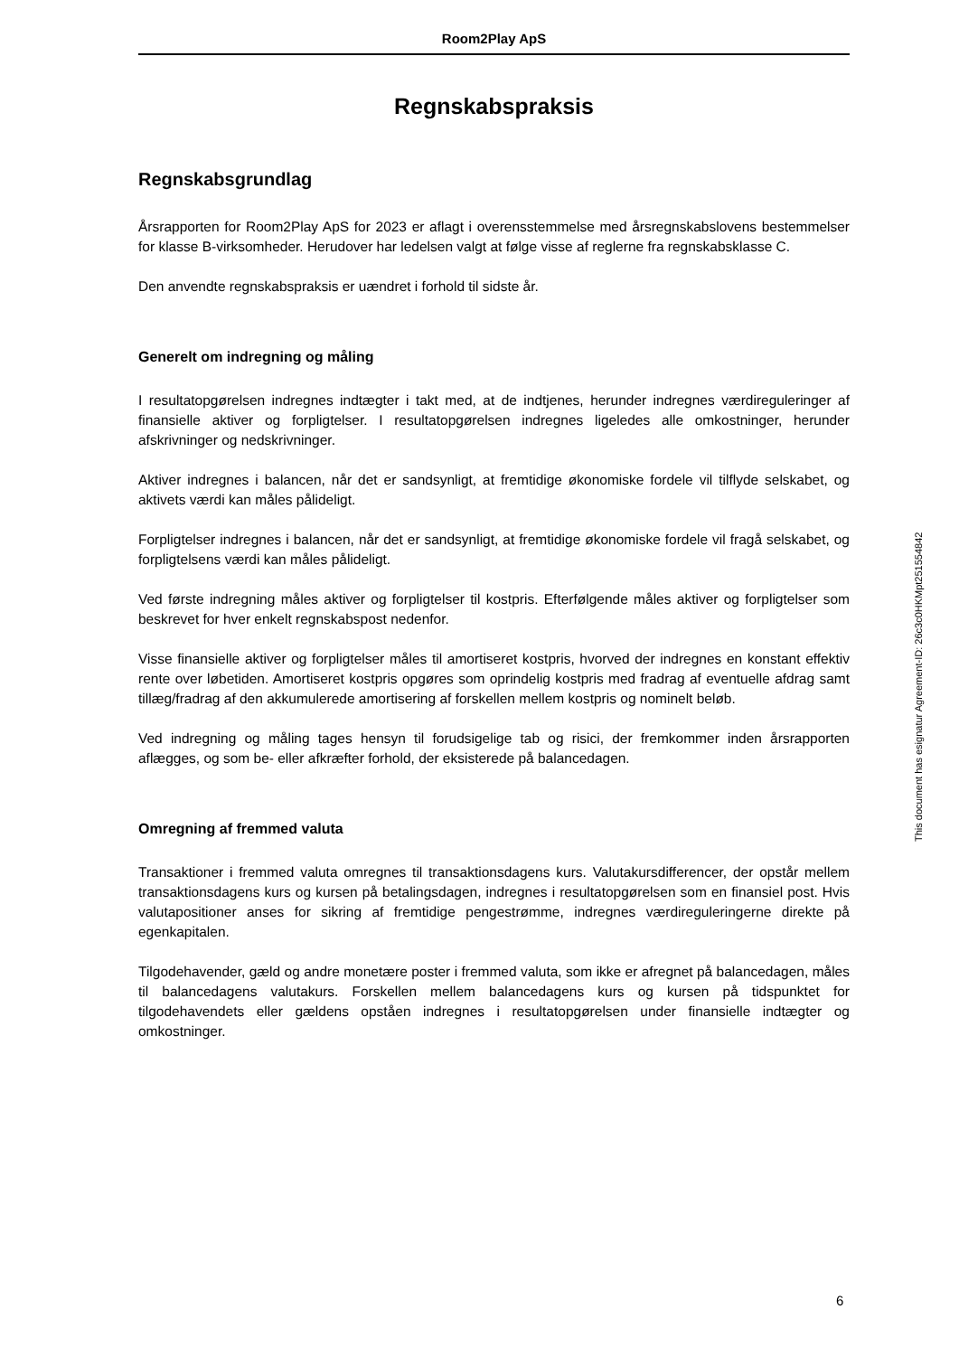Room2Play ApS
Regnskabspraksis
Regnskabsgrundlag
Årsrapporten for Room2Play ApS for 2023 er aflagt i overensstemmelse med årsregnskabslovens bestemmelser for klasse B-virksomheder. Herudover har ledelsen valgt at følge visse af reglerne fra regnskabsklasse C.
Den anvendte regnskabspraksis er uændret i forhold til sidste år.
Generelt om indregning og måling
I resultatopgørelsen indregnes indtægter i takt med, at de indtjenes, herunder indregnes værdireguleringer af finansielle aktiver og forpligtelser. I resultatopgørelsen indregnes ligeledes alle omkostninger, herunder afskrivninger og nedskrivninger.
Aktiver indregnes i balancen, når det er sandsynligt, at fremtidige økonomiske fordele vil tilflyde selskabet, og aktivets værdi kan måles pålideligt.
Forpligtelser indregnes i balancen, når det er sandsynligt, at fremtidige økonomiske fordele vil fragå selskabet, og forpligtelsens værdi kan måles pålideligt.
Ved første indregning måles aktiver og forpligtelser til kostpris. Efterfølgende måles aktiver og forpligtelser som beskrevet for hver enkelt regnskabspost nedenfor.
Visse finansielle aktiver og forpligtelser måles til amortiseret kostpris, hvorved der indregnes en konstant effektiv rente over løbetiden. Amortiseret kostpris opgøres som oprindelig kostpris med fradrag af eventuelle afdrag samt tillæg/fradrag af den akkumulerede amortisering af forskellen mellem kostpris og nominelt beløb.
Ved indregning og måling tages hensyn til forudsigelige tab og risici, der fremkommer inden årsrapporten aflægges, og som be- eller afkræfter forhold, der eksisterede på balancedagen.
Omregning af fremmed valuta
Transaktioner i fremmed valuta omregnes til transaktionsdagens kurs. Valutakursdifferencer, der opstår mellem transaktionsdagens kurs og kursen på betalingsdagen, indregnes i resultatopgørelsen som en finansiel post. Hvis valutapositioner anses for sikring af fremtidige pengestrømme, indregnes værdireguleringerne direkte på egenkapitalen.
Tilgodehavender, gæld og andre monetære poster i fremmed valuta, som ikke er afregnet på balancedagen, måles til balancedagens valutakurs. Forskellen mellem balancedagens kurs og kursen på tidspunktet for tilgodehavendets eller gældens opståen indregnes i resultatopgørelsen under finansielle indtægter og omkostninger.
This document has esignatur Agreement-ID: 26c3c0HKMpt251554842
6